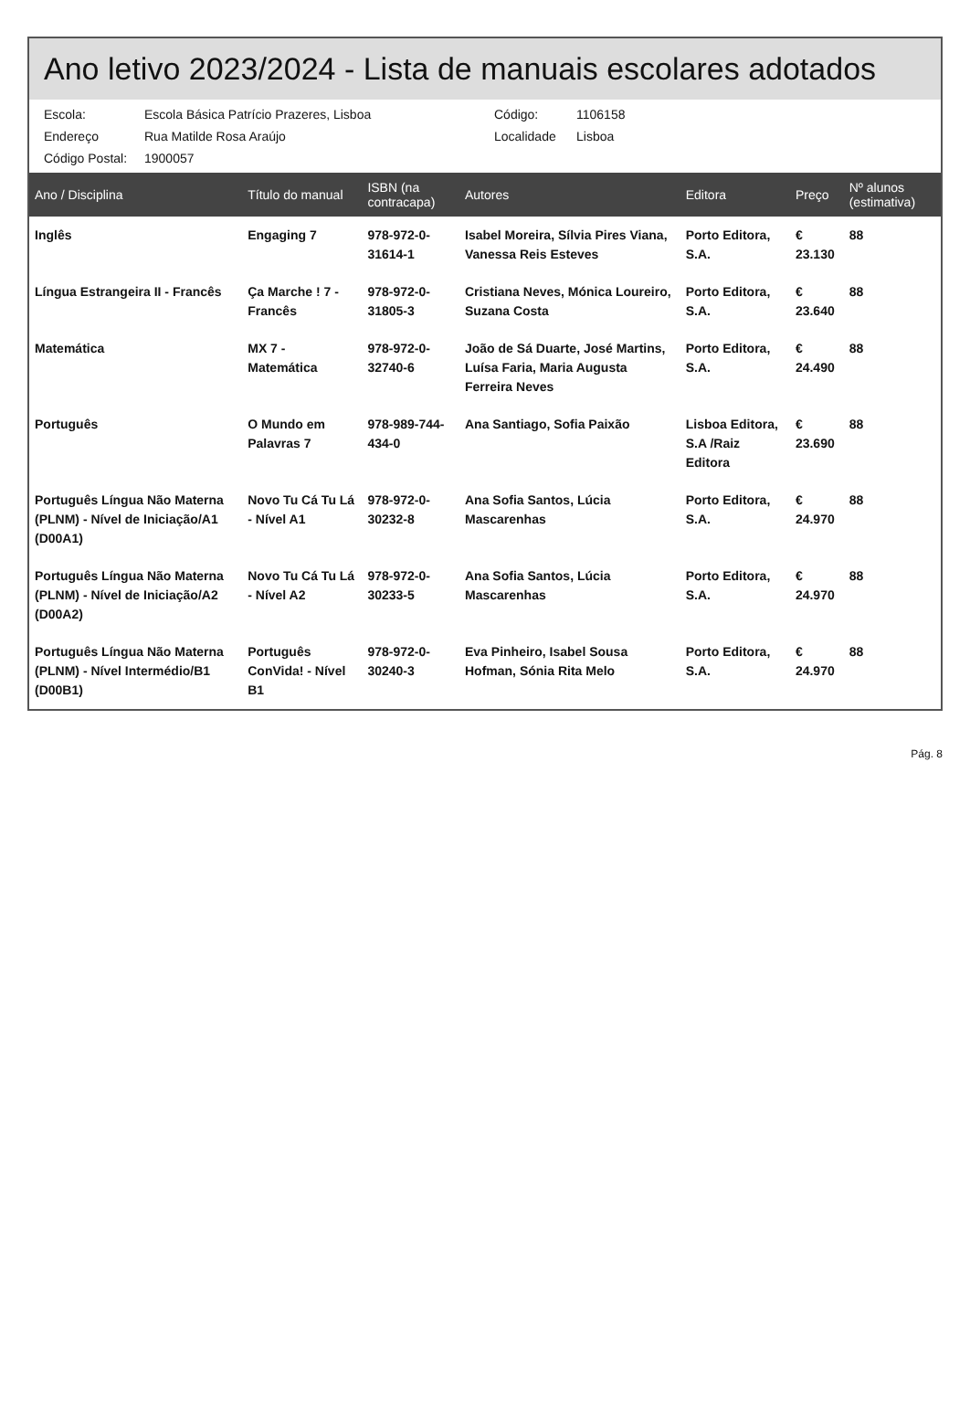Ano letivo 2023/2024 - Lista de manuais escolares adotados
Escola:
Escola Básica Patrício Prazeres, Lisboa
Código:
1106158
Endereço
Rua Matilde Rosa Araújo
Localidade
Lisboa
Código Postal:
1900057
| Ano / Disciplina | Título do manual | ISBN (na contracapa) | Autores | Editora | Preço | Nº alunos (estimativa) |
| --- | --- | --- | --- | --- | --- | --- |
| Inglês | Engaging 7 | 978-972-0-31614-1 | Isabel Moreira, Sílvia Pires Viana, Vanessa Reis Esteves | Porto Editora, S.A. | € 23.130 | 88 |
| Língua Estrangeira II - Francês | Ça Marche ! 7 - Francês | 978-972-0-31805-3 | Cristiana Neves, Mónica Loureiro, Suzana Costa | Porto Editora, S.A. | € 23.640 | 88 |
| Matemática | MX 7 - Matemática | 978-972-0-32740-6 | João de Sá Duarte, José Martins, Luísa Faria, Maria Augusta Ferreira Neves | Porto Editora, S.A. | € 24.490 | 88 |
| Português | O Mundo em Palavras 7 | 978-989-744-434-0 | Ana Santiago, Sofia Paixão | Lisboa Editora, S.A /Raiz Editora | € 23.690 | 88 |
| Português Língua Não Materna (PLNM) - Nível de Iniciação/A1 (D00A1) | Novo Tu Cá Tu Lá - Nível A1 | 978-972-0-30232-8 | Ana Sofia Santos, Lúcia Mascarenhas | Porto Editora, S.A. | € 24.970 | 88 |
| Português Língua Não Materna (PLNM) - Nível de Iniciação/A2 (D00A2) | Novo Tu Cá Tu Lá - Nível A2 | 978-972-0-30233-5 | Ana Sofia Santos, Lúcia Mascarenhas | Porto Editora, S.A. | € 24.970 | 88 |
| Português Língua Não Materna (PLNM) - Nível Intermédio/B1 (D00B1) | Português ConVida! - Nível B1 | 978-972-0-30240-3 | Eva Pinheiro, Isabel Sousa Hofman, Sónia Rita Melo | Porto Editora, S.A. | € 24.970 | 88 |
Pág. 8